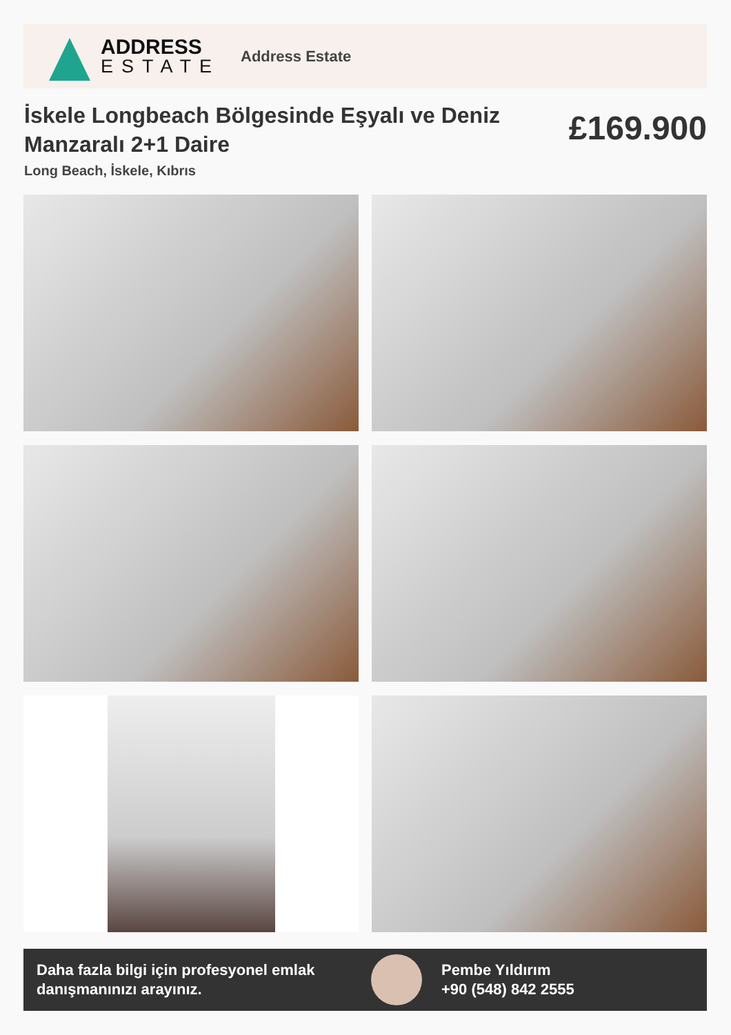ADDRESS
ESTATE
Address Estate
İskele Longbeach Bölgesinde Eşyalı ve Deniz Manzaralı 2+1 Daire
£169.900
Long Beach, İskele, Kıbrıs
Daha fazla bilgi için profesyonel emlak danışmanınızı arayınız.
Pembe Yıldırım
+90 (548) 842 2555